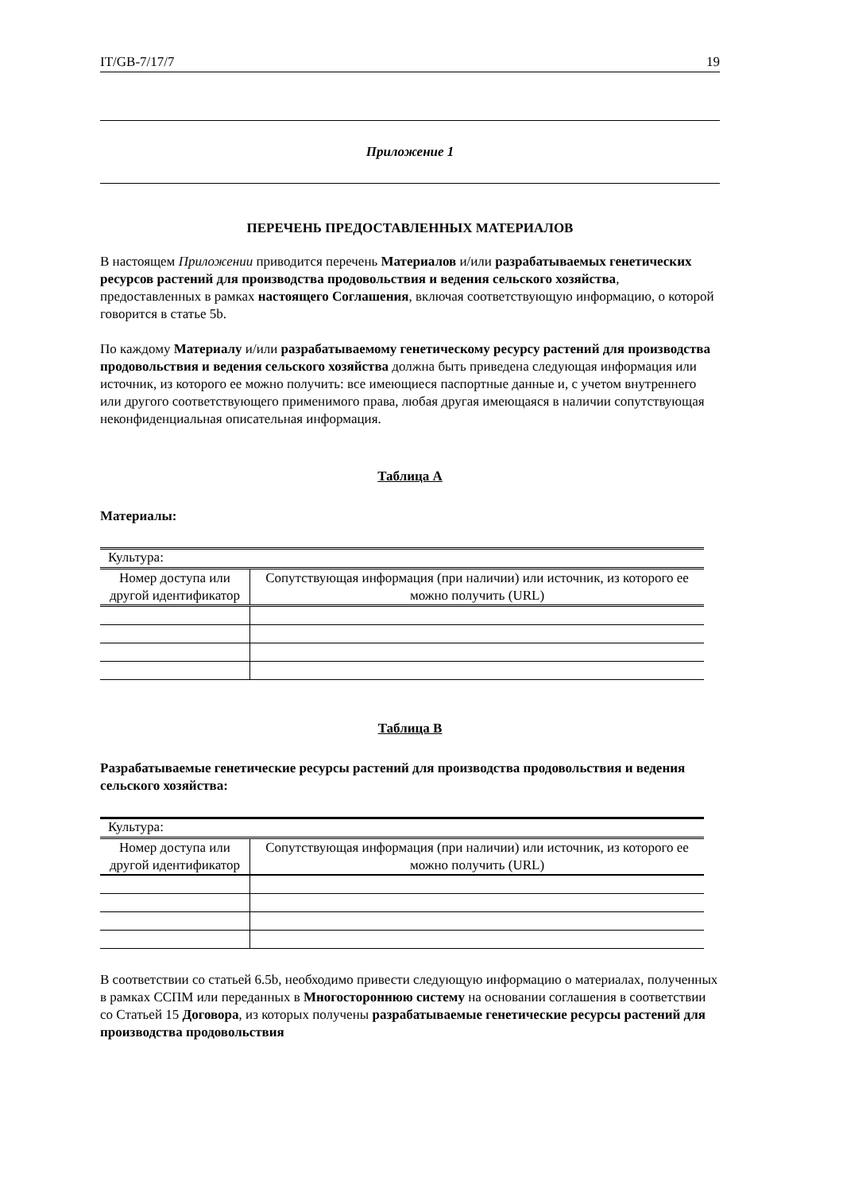IT/GB-7/17/7 19
Приложение 1
ПЕРЕЧЕНЬ ПРЕДОСТАВЛЕННЫХ МАТЕРИАЛОВ
В настоящем Приложении приводится перечень Материалов и/или разрабатываемых генетических ресурсов растений для производства продовольствия и ведения сельского хозяйства, предоставленных в рамках настоящего Соглашения, включая соответствующую информацию, о которой говорится в статье 5b.
По каждому Материалу и/или разрабатываемому генетическому ресурсу растений для производства продовольствия и ведения сельского хозяйства должна быть приведена следующая информация или источник, из которого ее можно получить: все имеющиеся паспортные данные и, с учетом внутреннего или другого соответствующего применимого права, любая другая имеющаяся в наличии сопутствующая неконфиденциальная описательная информация.
Таблица A
Материалы:
| Культура: | |
| Номер доступа или другой идентификатор | Сопутствующая информация (при наличии) или источник, из которого ее можно получить (URL) |
Таблица B
Разрабатываемые генетические ресурсы растений для производства продовольствия и ведения сельского хозяйства:
| Культура: | |
| Номер доступа или другой идентификатор | Сопутствующая информация (при наличии) или источник, из которого ее можно получить (URL) |
В соответствии со статьей 6.5b, необходимо привести следующую информацию о материалах, полученных в рамках ССПМ или переданных в Многостороннюю систему на основании соглашения в соответствии со Статьей 15 Договора, из которых получены разрабатываемые генетические ресурсы растений для производства продовольствия